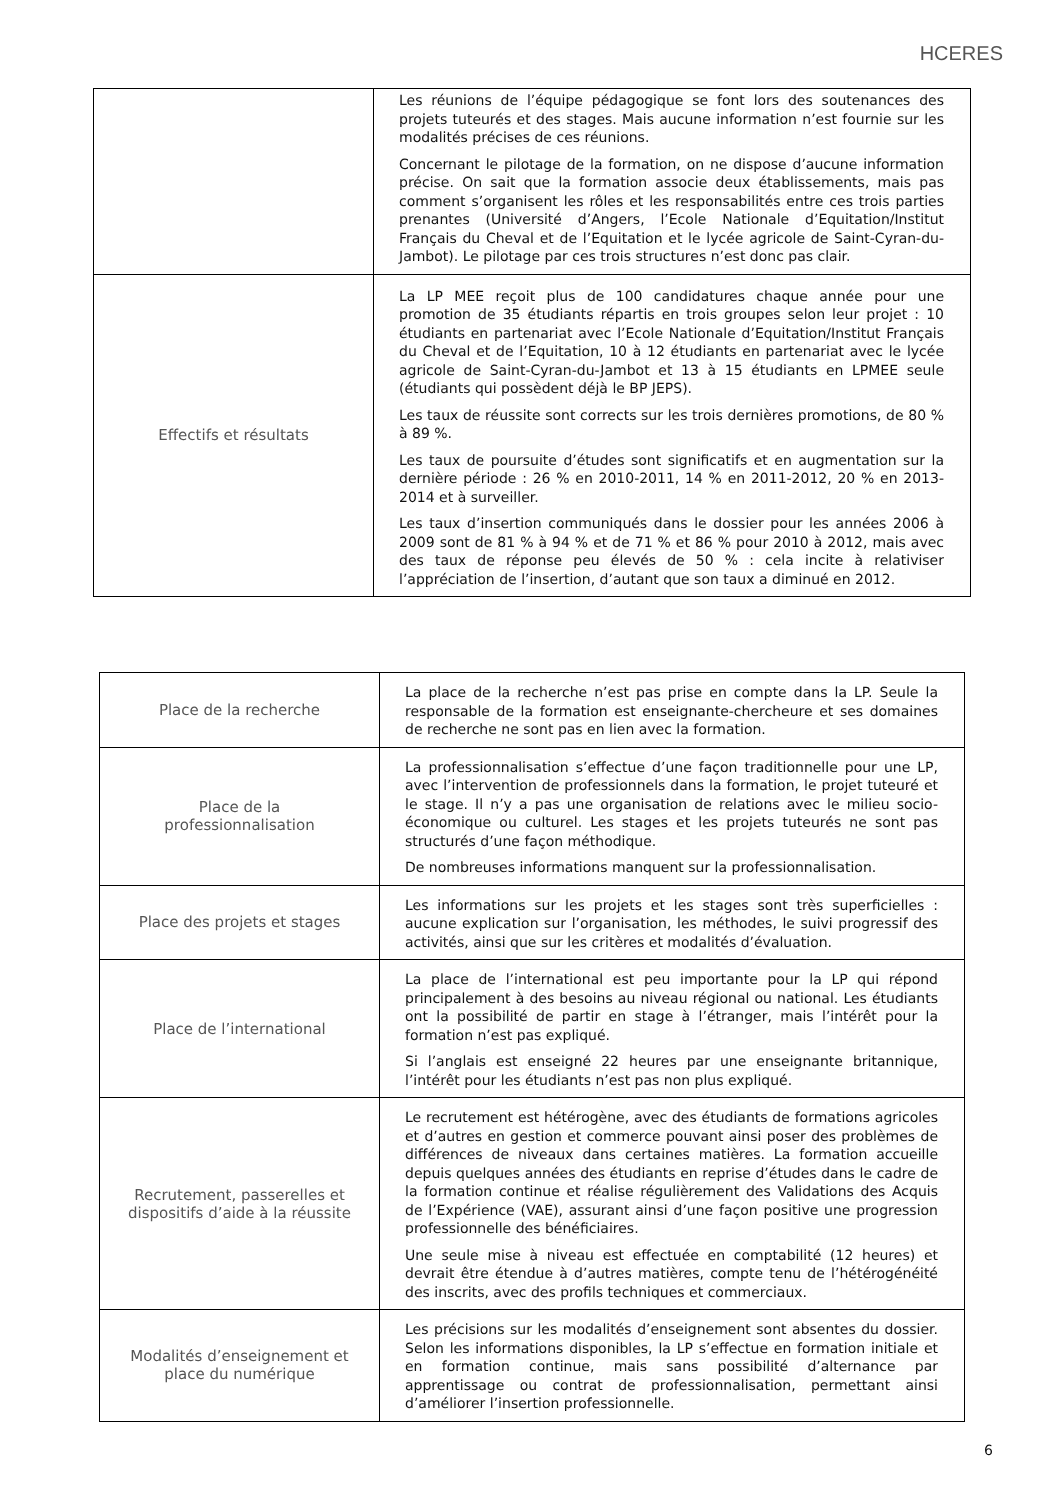HCERES
| | Les réunions de l’équipe pédagogique se font lors des soutenances des projets tuteurés et des stages. Mais aucune information n’est fournie sur les modalités précises de ces réunions. Concernant le pilotage de la formation, on ne dispose d’aucune information précise. On sait que la formation associe deux établissements, mais pas comment s’organisent les rôles et les responsabilités entre ces trois parties prenantes (Université d’Angers, l’Ecole Nationale d’Equitation/Institut Français du Cheval et de l’Equitation et le lycée agricole de Saint-Cyran-du-Jambot). Le pilotage par ces trois structures n’est donc pas clair. |
| Effectifs et résultats | La LP MEE reçoit plus de 100 candidatures chaque année pour une promotion de 35 étudiants répartis en trois groupes selon leur projet : 10 étudiants en partenariat avec l’Ecole Nationale d’Equitation/Institut Français du Cheval et de l’Equitation, 10 à 12 étudiants en partenariat avec le lycée agricole de Saint-Cyran-du-Jambot et 13 à 15 étudiants en LPMEE seule (étudiants qui possèdent déjà le BP JEPS). Les taux de réussite sont corrects sur les trois dernières promotions, de 80 % à 89 %. Les taux de poursuite d’études sont significatifs et en augmentation sur la dernière période : 26 % en 2010-2011, 14 % en 2011-2012, 20 % en 2013-2014 et à surveiller. Les taux d’insertion communiqués dans le dossier pour les années 2006 à 2009 sont de 81 % à 94 % et de 71 % et 86 % pour 2010 à 2012, mais avec des taux de réponse peu élevés de 50 % : cela incite à relativiser l’appréciation de l’insertion, d’autant que son taux a diminué en 2012. |
| Place de la recherche | La place de la recherche n’est pas prise en compte dans la LP. Seule la responsable de la formation est enseignante-chercheure et ses domaines de recherche ne sont pas en lien avec la formation. |
| Place de la professionnalisation | La professionnalisation s’effectue d’une façon traditionnelle pour une LP, avec l’intervention de professionnels dans la formation, le projet tuteuré et le stage. Il n’y a pas une organisation de relations avec le milieu socio-économique ou culturel. Les stages et les projets tuteurés ne sont pas structurés d’une façon méthodique. De nombreuses informations manquent sur la professionnalisation. |
| Place des projets et stages | Les informations sur les projets et les stages sont très superficielles : aucune explication sur l’organisation, les méthodes, le suivi progressif des activités, ainsi que sur les critères et modalités d’évaluation. |
| Place de l’international | La place de l’international est peu importante pour la LP qui répond principalement à des besoins au niveau régional ou national. Les étudiants ont la possibilité de partir en stage à l’étranger, mais l’intérêt pour la formation n’est pas expliqué. Si l’anglais est enseigné 22 heures par une enseignante britannique, l’intérêt pour les étudiants n’est pas non plus expliqué. |
| Recrutement, passerelles et dispositifs d’aide à la réussite | Le recrutement est hétérogène, avec des étudiants de formations agricoles et d’autres en gestion et commerce pouvant ainsi poser des problèmes de différences de niveaux dans certaines matières. La formation accueille depuis quelques années des étudiants en reprise d’études dans le cadre de la formation continue et réalise régulièrement des Validations des Acquis de l’Expérience (VAE), assurant ainsi d’une façon positive une progression professionnelle des bénéficiaires. Une seule mise à niveau est effectuée en comptabilité (12 heures) et devrait être étendue à d’autres matières, compte tenu de l’hétérogénéité des inscrits, avec des profils techniques et commerciaux. |
| Modalités d’enseignement et place du numérique | Les précisions sur les modalités d’enseignement sont absentes du dossier. Selon les informations disponibles, la LP s’effectue en formation initiale et en formation continue, mais sans possibilité d’alternance par apprentissage ou contrat de professionnalisation, permettant ainsi d’améliorer l’insertion professionnelle. |
6